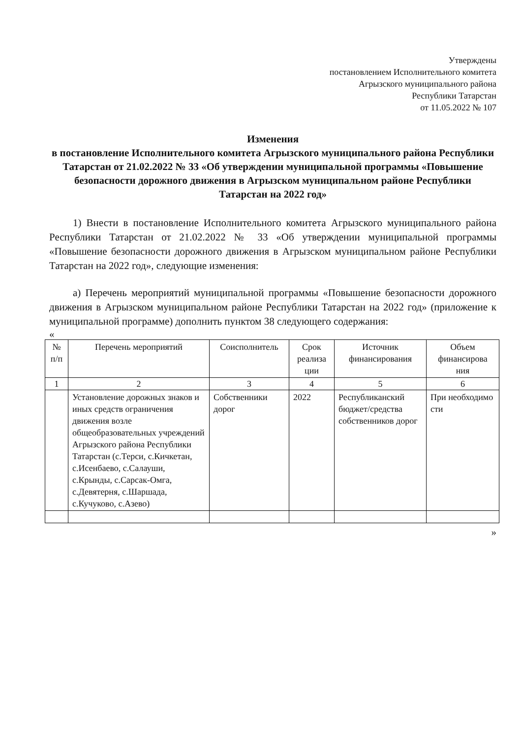Утверждены
постановлением Исполнительного комитета
Агрызского муниципального района
Республики Татарстан
от 11.05.2022 № 107
Изменения
в постановление Исполнительного комитета Агрызского муниципального района Республики Татарстан от 21.02.2022 № 33 «Об утверждении муниципальной программы «Повышение безопасности дорожного движения в Агрызском муниципальном районе Республики Татарстан на 2022 год»
1) Внести в постановление Исполнительного комитета Агрызского муниципального района Республики Татарстан от 21.02.2022 № 33 «Об утверждении муниципальной программы «Повышение безопасности дорожного движения в Агрызском муниципальном районе Республики Татарстан на 2022 год», следующие изменения:
а) Перечень мероприятий муниципальной программы «Повышение безопасности дорожного движения в Агрызском муниципальном районе Республики Татарстан на 2022 год» (приложение к муниципальной программе) дополнить пунктом 38 следующего содержания:
«
| № п/п | Перечень мероприятий | Соисполнитель | Срок реализа ции | Источник финансирования | Объем финансирова ния |
| --- | --- | --- | --- | --- | --- |
| 1 | 2 | 3 | 4 | 5 | 6 |
| | Установление дорожных знаков и иных средств ограничения движения возле общеобразовательных учреждений Агрызского района Республики Татарстан (с.Терси, с.Кичкетан, с.Исенбаево, с.Салауши, с.Крынды, с.Сарсак-Омга, с.Девятерня, с.Шаршада, с.Кучуково, с.Азево) | Собственники дорог | 2022 | Республиканский бюджет/средства собственников дорог | При необходимо сти |
»